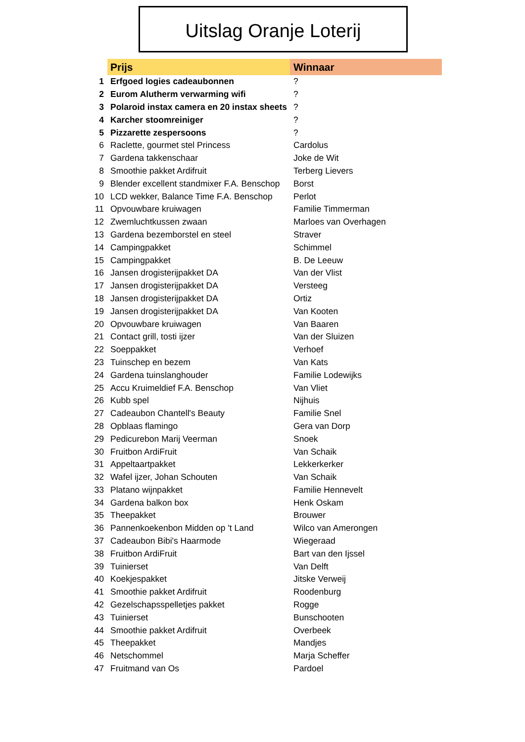Uitslag Oranje Loterij
| | Prijs | Winnaar |
| 1 | Erfgoed logies cadeaubonnen | ? |
| 2 | Eurom Alutherm verwarming wifi | ? |
| 3 | Polaroid instax camera en 20 instax sheets | ? |
| 4 | Karcher stoomreiniger | ? |
| 5 | Pizzarette zespersoons | ? |
| 6 | Raclette, gourmet stel Princess | Cardolus |
| 7 | Gardena takkenschaar | Joke de Wit |
| 8 | Smoothie pakket Ardifruit | Terberg Lievers |
| 9 | Blender excellent standmixer F.A. Benschop | Borst |
| 10 | LCD wekker, Balance Time F.A. Benschop | Perlot |
| 11 | Opvouwbare kruiwagen | Familie Timmerman |
| 12 | Zwemluchtkussen zwaan | Marloes van Overhagen |
| 13 | Gardena bezemborstel en steel | Straver |
| 14 | Campingpakket | Schimmel |
| 15 | Campingpakket | B. De Leeuw |
| 16 | Jansen drogisterijpakket DA | Van der Vlist |
| 17 | Jansen drogisterijpakket DA | Versteeg |
| 18 | Jansen drogisterijpakket DA | Ortiz |
| 19 | Jansen drogisterijpakket DA | Van Kooten |
| 20 | Opvouwbare kruiwagen | Van Baaren |
| 21 | Contact grill, tosti ijzer | Van der Sluizen |
| 22 | Soeppakket | Verhoef |
| 23 | Tuinschep en bezem | Van Kats |
| 24 | Gardena tuinslanghouder | Familie Lodewijks |
| 25 | Accu Kruimeldief F.A. Benschop | Van Vliet |
| 26 | Kubb spel | Nijhuis |
| 27 | Cadeaubon Chantell's Beauty | Familie Snel |
| 28 | Opblaas flamingo | Gera van Dorp |
| 29 | Pedicurebon Marij Veerman | Snoek |
| 30 | Fruitbon ArdiFruit | Van Schaik |
| 31 | Appeltaartpakket | Lekkerkerker |
| 32 | Wafel ijzer, Johan Schouten | Van Schaik |
| 33 | Platano wijnpakket | Familie Hennevelt |
| 34 | Gardena balkon box | Henk Oskam |
| 35 | Theepakket | Brouwer |
| 36 | Pannenkoekenbon Midden op 't Land | Wilco van Amerongen |
| 37 | Cadeaubon Bibi's Haarmode | Wiegeraad |
| 38 | Fruitbon ArdiFruit | Bart van den Ijssel |
| 39 | Tuinierset | Van Delft |
| 40 | Koekjespakket | Jitske Verweij |
| 41 | Smoothie pakket Ardifruit | Roodenburg |
| 42 | Gezelschapsspelletjes pakket | Rogge |
| 43 | Tuinierset | Bunschooten |
| 44 | Smoothie pakket Ardifruit | Overbeek |
| 45 | Theepakket | Mandjes |
| 46 | Netschommel | Marja Scheffer |
| 47 | Fruitmand van Os | Pardoel |